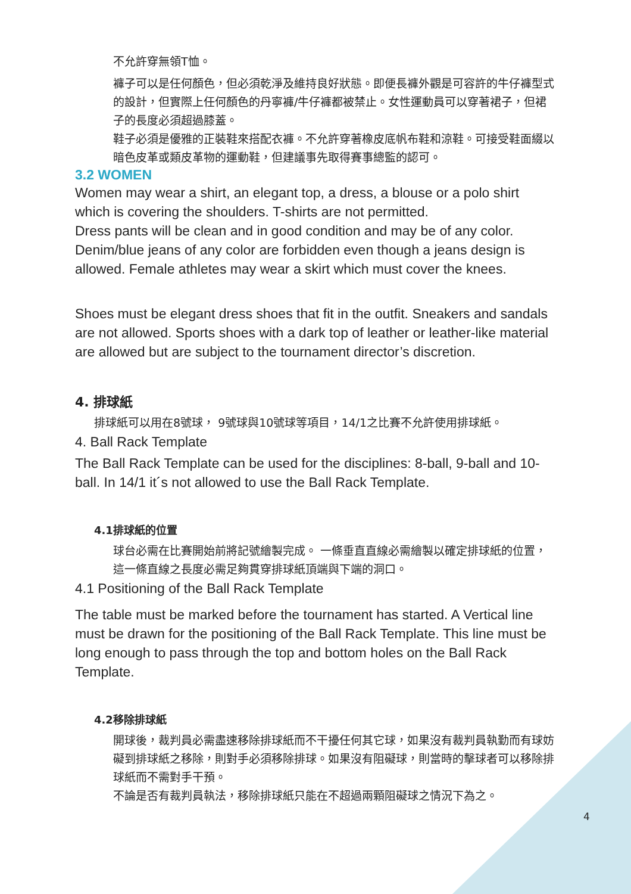不允許穿無領T恤。
褲子可以是任何顏色，但必須乾淨及維持良好狀態。即便長褲外觀是可容許的牛仔褲型式的設計，但實際上任何顏色的丹寧褲/牛仔褲都被禁止。女性運動員可以穿著裙子，但裙子的長度必須超過膝蓋。
鞋子必須是優雅的正裝鞋來搭配衣褲。不允許穿著橡皮底帆布鞋和涼鞋。可接受鞋面綴以暗色皮革或類皮革物的運動鞋，但建議事先取得賽事總監的認可。
3.2 WOMEN
Women may wear a shirt, an elegant top, a dress, a blouse or a polo shirt which is covering the shoulders. T-shirts are not permitted.
Dress pants will be clean and in good condition and may be of any color. Denim/blue jeans of any color are forbidden even though a jeans design is allowed. Female athletes may wear a skirt which must cover the knees.
Shoes must be elegant dress shoes that fit in the outfit. Sneakers and sandals are not allowed. Sports shoes with a dark top of leather or leather-like material are allowed but are subject to the tournament director’s discretion.
4. 排球紙
排球紙可以用在8號球， 9號球與10號球等項目，14/1之比賽不允許使用排球紙。
4. Ball Rack Template
The Ball Rack Template can be used for the disciplines: 8-ball, 9-ball and 10-ball. In 14/1 it´s not allowed to use the Ball Rack Template.
4.1排球紙的位置
球台必需在比賽開始前將記號繪製完成。 一條垂直直線必需繪製以確定排球紙的位置，這一條直線之長度必需足夠貫穿排球紙頂端與下端的洞口。
4.1 Positioning of the Ball Rack Template
The table must be marked before the tournament has started. A Vertical line must be drawn for the positioning of the Ball Rack Template. This line must be long enough to pass through the top and bottom holes on the Ball Rack Template.
4.2移除排球紙
開球後，裁判員必需盡速移除排球紙而不干擾任何其它球，如果沒有裁判員執勤而有球妨礙到排球紙之移除，則對手必須移除排球。如果沒有阻礙球，則當時的擊球者可以移除排球紙而不需對手干預。
不論是否有裁判員執法，移除排球紙只能在不超過兩顆阻礙球之情況下為之。
4